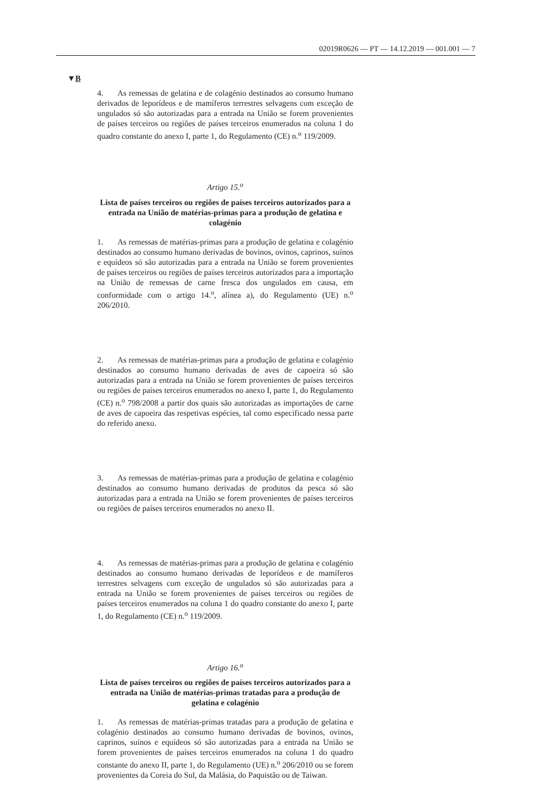02019R0626 — PT — 14.12.2019 — 001.001 — 7
▼B
4. As remessas de gelatina e de colagénio destinados ao consumo humano derivados de leporídeos e de mamíferos terrestres selvagens com exceção de ungulados só são autorizadas para a entrada na União se forem provenientes de países terceiros ou regiões de países terceiros enumerados na coluna 1 do quadro constante do anexo I, parte 1, do Regulamento (CE) n.<sup>o</sup> 119/2009.
Artigo 15.<sup>o</sup>
Lista de países terceiros ou regiões de países terceiros autorizados para a entrada na União de matérias-primas para a produção de gelatina e colagénio
1. As remessas de matérias-primas para a produção de gelatina e colagénio destinados ao consumo humano derivadas de bovinos, ovinos, caprinos, suínos e equídeos só são autorizadas para a entrada na União se forem provenientes de países terceiros ou regiões de países terceiros autorizados para a importação na União de remessas de carne fresca dos ungulados em causa, em conformidade com o artigo 14.<sup>o</sup>, alínea a), do Regulamento (UE) n.<sup>o</sup> 206/2010.
2. As remessas de matérias-primas para a produção de gelatina e colagénio destinados ao consumo humano derivadas de aves de capoeira só são autorizadas para a entrada na União se forem provenientes de países terceiros ou regiões de países terceiros enumerados no anexo I, parte 1, do Regulamento (CE) n.<sup>o</sup> 798/2008 a partir dos quais são autorizadas as importações de carne de aves de capoeira das respetivas espécies, tal como especificado nessa parte do referido anexo.
3. As remessas de matérias-primas para a produção de gelatina e colagénio destinados ao consumo humano derivadas de produtos da pesca só são autorizadas para a entrada na União se forem provenientes de países terceiros ou regiões de países terceiros enumerados no anexo II.
4. As remessas de matérias-primas para a produção de gelatina e colagénio destinados ao consumo humano derivadas de leporídeos e de mamíferos terrestres selvagens com exceção de ungulados só são autorizadas para a entrada na União se forem provenientes de países terceiros ou regiões de países terceiros enumerados na coluna 1 do quadro constante do anexo I, parte 1, do Regulamento (CE) n.<sup>o</sup> 119/2009.
Artigo 16.<sup>o</sup>
Lista de países terceiros ou regiões de países terceiros autorizados para a entrada na União de matérias-primas tratadas para a produção de gelatina e colagénio
1. As remessas de matérias-primas tratadas para a produção de gelatina e colagénio destinados ao consumo humano derivadas de bovinos, ovinos, caprinos, suínos e equídeos só são autorizadas para a entrada na União se forem provenientes de países terceiros enumerados na coluna 1 do quadro constante do anexo II, parte 1, do Regulamento (UE) n.<sup>o</sup> 206/2010 ou se forem provenientes da Coreia do Sul, da Malásia, do Paquistão ou de Taiwan.